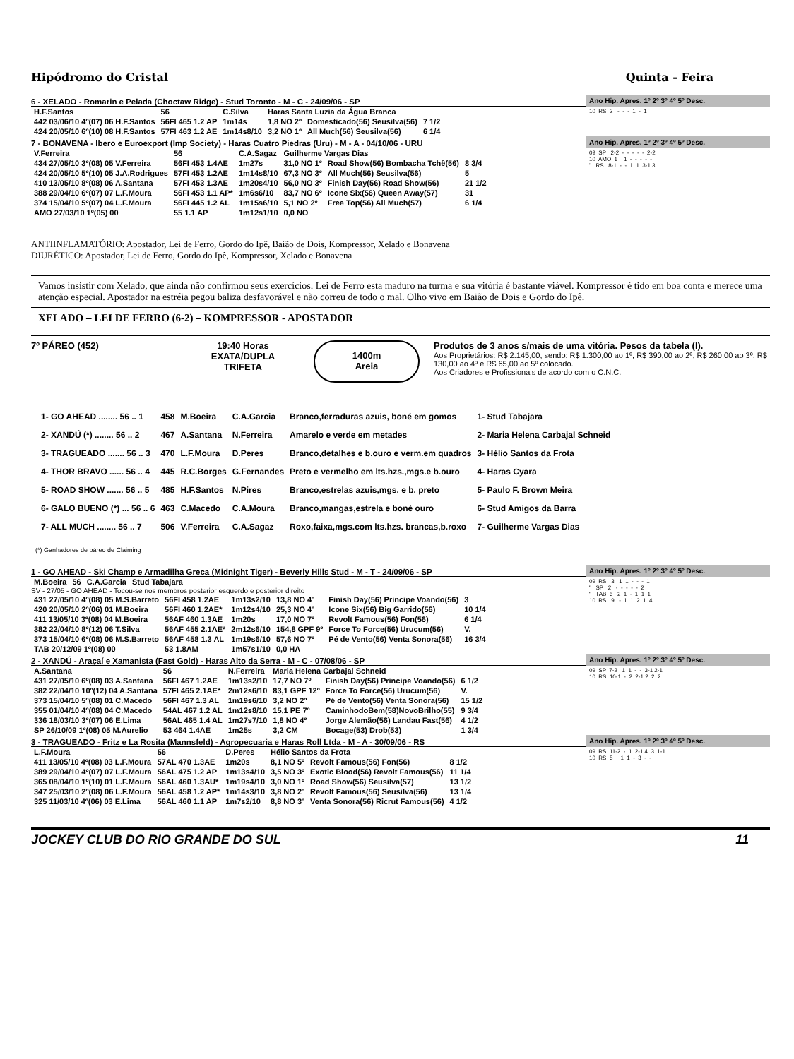Hipódromo do Cristal Quinta - Feira
6 - XELADO - Romarin e Pelada (Choctaw Ridge) - Stud Toronto - M - C - 24/09/06 - SP
| H.F.Santos | 56 | C.Silva | Haras Santa Luzia da Água Branca | | |
| 442 03/06/10 4º(07) 06 H.F.Santos | 56FI 465 1.2 AP | 1m14s | 1,8 NO 2º | Domesticado(56) Seusilva(56) | 7 1/2 |
| 424 20/05/10 6º(10) 08 H.F.Santos | 57FI 463 1.2 AE | 1m14s8/10 | 3,2 NO 1º | All Much(56) Seusilva(56) | 6 1/4 |
Ano Hip. Apres. 1º 2º 3º 4º 5º Desc.
10  RS  2   -  -  -  1  -  1
7 - BONAVENA - Ibero e Euroexport (Imp Society) - Haras Cuatro Piedras (Uru) - M - A - 04/10/06 - URU
| V.Ferreira | 56 | C.A.Sagaz | Guilherme Vargas Dias | | |
| 434 27/05/10 3º(08) 05 V.Ferreira | 56FI 453 1.4AE | 1m27s | 31,0 NO 1º | Road Show(56) Bombacha Tchê(56) | 8 3/4 |
| 424 20/05/10 5º(10) 05 J.A.Rodrigues | 57FI 453 1.2AE | 1m14s8/10 | 67,3 NO 3º | All Much(56) Seusilva(56) | 5 |
| 410 13/05/10 8º(08) 06 A.Santana | 57FI 453 1.3AE | 1m20s4/10 | 56,0 NO 3º | Finish Day(56) Road Show(56) | 21 1/2 |
| 388 29/04/10 6º(07) 07 L.F.Moura | 56FI 453 1.1 AP* | 1m6s6/10 | 83,7 NO 6º | Icone Six(56) Queen Away(57) | 31 |
| 374 15/04/10 5º(07) 04 L.F.Moura | 56FI 445 1.2 AL | 1m15s6/10 | 5,1 NO 2º | Free Top(56) All Much(57) | 6 1/4 |
| AMO 27/03/10 1º(05) 00 | 55 1.1 AP | 1m12s1/10 | 0,0 NO | | |
Ano Hip. Apres. 1º 2º 3º 4º 5º Desc.
09  SP   2-2  -  -  -  -  -  2-2
10  AMO  1    1  -  -  -  -  -
"   RS   8-1  -  -  1  1  3-1 3
ANTIINFLAMATÓRIO: Apostador, Lei de Ferro, Gordo do Ipê, Baião de Dois, Kompressor, Xelado e Bonavena
DIURÉTICO: Apostador, Lei de Ferro, Gordo do Ipê, Kompressor, Xelado e Bonavena
Vamos insistir com Xelado, que ainda não confirmou seus exercícios. Lei de Ferro esta maduro na turma e sua vitória é bastante viável. Kompressor é tido em boa conta e merece uma atenção especial. Apostador na estréia pegou baliza desfavorável e não correu de todo o mal. Olho vivo em Baião de Dois e Gordo do Ipê.
XELADO – LEI DE FERRO (6-2) – KOMPRESSOR - APOSTADOR
7º PÁREO (452) 19:40 Horas
EXATA/DUPLA
TRIFETA
1400m
Areia
Produtos de 3 anos s/mais de uma vitória. Pesos da tabela (I).
Aos Proprietários: R$ 2.145,00, sendo: R$ 1.300,00 ao 1º, R$ 390,00 ao 2º, R$ 260,00 ao 3º, R$ 130,00 ao 4º e R$ 65,00 ao 5º colocado.
Aos Criadores e Profissionais de acordo com o C.N.C.
| 1- GO AHEAD ........ 56 .. 1 | 458 | M.Boeira | C.A.Garcia | Branco,ferraduras azuis, boné em gomos | 1- Stud Tabajara |
| 2- XANDÚ (*) ........ 56 .. 2 | 467 | A.Santana | N.Ferreira | Amarelo e verde em metades | 2- Maria Helena Carbajal Schneid |
| 3- TRAGUEADO ....... 56 .. 3 | 470 | L.F.Moura | D.Peres | Branco,detalhes e b.ouro e verm.em quadros | 3- Hélio Santos da Frota |
| 4- THOR BRAVO ...... 56 .. 4 | 445 | R.C.Borges | G.Fernandes | Preto e vermelho em lts.hzs.,mgs.e b.ouro | 4- Haras Cyara |
| 5- ROAD SHOW ....... 56 .. 5 | 485 | H.F.Santos | N.Pires | Branco,estrelas azuis,mgs. e b. preto | 5- Paulo F. Brown Meira |
| 6- GALO BUENO (*) ... 56 .. 6 | 463 | C.Macedo | C.A.Moura | Branco,mangas,estrela e boné ouro | 6- Stud Amigos da Barra |
| 7- ALL MUCH ........ 56 .. 7 | 506 | V.Ferreira | C.A.Sagaz | Roxo,faixa,mgs.com lts.hzs. brancas,b.roxo | 7- Guilherme Vargas Dias |
(*) Ganhadores de páreo de Claiming
1 - GO AHEAD - Ski Champ e Armadilha Greca (Midnight Tiger) - Beverly Hills Stud - M - T - 24/09/06 - SP
| M.Boeira | 56 | C.A.Garcia | Stud Tabajara |
SV - 27/05 - GO AHEAD - Tocou-se nos membros posterior esquerdo e posterior direito
| 431 27/05/10 4º(08) 05 M.S.Barreto | 56FI 458 1.2AE | 1m13s2/10 | 13,8 NO 4º | Finish Day(56) Principe Voando(56) | 3 |
| 420 20/05/10 2º(06) 01 M.Boeira | 56FI 460 1.2AE* | 1m12s4/10 | 25,3 NO 4º | Icone Six(56) Big Garrido(56) | 10 1/4 |
| 411 13/05/10 3º(08) 04 M.Boeira | 56AF 460 1.3AE | 1m20s | 17,0 NO 7º | Revolt Famous(56) Fon(56) | 6 1/4 |
| 382 22/04/10 8º(12) 06 T.Silva | 56AF 455 2.1AE* | 2m12s6/10 | 154,8 GPF 9º | Force To Force(56) Urucum(56) | V. |
| 373 15/04/10 6º(08) 06 M.S.Barreto | 56AF 458 1.3 AL | 1m19s6/10 | 57,6 NO 7º | Pé de Vento(56) Venta Sonora(56) | 16 3/4 |
| TAB 20/12/09 1º(08) 00 | 53 1.8AM | 1m57s1/10 | 0,0 HA | | |
Ano Hip. Apres. 1º 2º 3º 4º 5º Desc.
09  RS   3   1  1  -  -  -  1
"   SP   2   -  -  -  -  -  2
"   TAB  6   2  1  -  1  1  1
10  RS   9   -  1  1  2  1  4
2 - XANDÚ - Araçaí e Xamanista (Fast Gold) - Haras Alto da Serra - M - C - 07/08/06 - SP
| A.Santana | 56 | N.Ferreira | Maria Helena Carbajal Schneid | | |
| 431 27/05/10 6º(08) 03 A.Santana | 56FI 467 1.2AE | 1m13s2/10 | 17,7 NO 7º | Finish Day(56) Principe Voando(56) | 6 1/2 |
| 382 22/04/10 10º(12) 04 A.Santana | 57FI 465 2.1AE* | 2m12s6/10 | 83,1 GPF 12º | Force To Force(56) Urucum(56) | V. |
| 373 15/04/10 5º(08) 01 C.Macedo | 56FI 467 1.3 AL | 1m19s6/10 | 3,2 NO 2º | Pé de Vento(56) Venta Sonora(56) | 15 1/2 |
| 355 01/04/10 4º(08) 04 C.Macedo | 54AL 467 1.2 AL | 1m12s8/10 | 15,1 PE 7º | CaminhodoBem(58)NovoBrilho(55) | 9 3/4 |
| 336 18/03/10 3º(07) 06 E.Lima | 56AL 465 1.4 AL | 1m27s7/10 | 1,8 NO 4º | Jorge Alemão(56) Landau Fast(56) | 4 1/2 |
| SP 26/10/09 1º(08) 05 M.Aurelio | 53 464 1.4AE | 1m25s | 3,2 CM | Bocage(53) Drob(53) | 1 3/4 |
Ano Hip. Apres. 1º 2º 3º 4º 5º Desc.
09  SP  7-2   1  1  -  -  3-1 2-1
10  RS  10-1  -  2  2-1 2  2  2
3 - TRAGUEADO - Fritz e La Rosita (Mannsfeld) - Agropecuaria e Haras Roll Ltda - M - A - 30/09/06 - RS
| L.F.Moura | 56 | D.Peres | Hélio Santos da Frota | | |
| 411 13/05/10 4º(08) 03 L.F.Moura | 57AL 470 1.3AE | 1m20s | 8,1 NO 5º | Revolt Famous(56) Fon(56) | 8 1/2 |
| 389 29/04/10 4º(07) 07 L.F.Moura | 56AL 475 1.2 AP | 1m13s4/10 | 3,5 NO 3º | Exotic Blood(56) Revolt Famous(56) | 11 1/4 |
| 365 08/04/10 1º(10) 01 L.F.Moura | 56AL 460 1.3AU* | 1m19s4/10 | 3,0 NO 1º | Road Show(56) Seusilva(57) | 13 1/2 |
| 347 25/03/10 2º(08) 06 L.F.Moura | 56AL 458 1.2 AP* | 1m14s3/10 | 3,8 NO 2º | Revolt Famous(56) Seusilva(56) | 13 1/4 |
| 325 11/03/10 4º(06) 03 E.Lima | 56AL 460 1.1 AP | 1m7s2/10 | 8,8 NO 3º | Venta Sonora(56) Ricrut Famous(56) | 4 1/2 |
Ano Hip. Apres. 1º 2º 3º 4º 5º Desc.
09  RS  11-2  -  1  2-1 4  3  1-1
10  RS  5     1  1  -  3  -  -
JOCKEY CLUB DO RIO GRANDE DO SUL 11